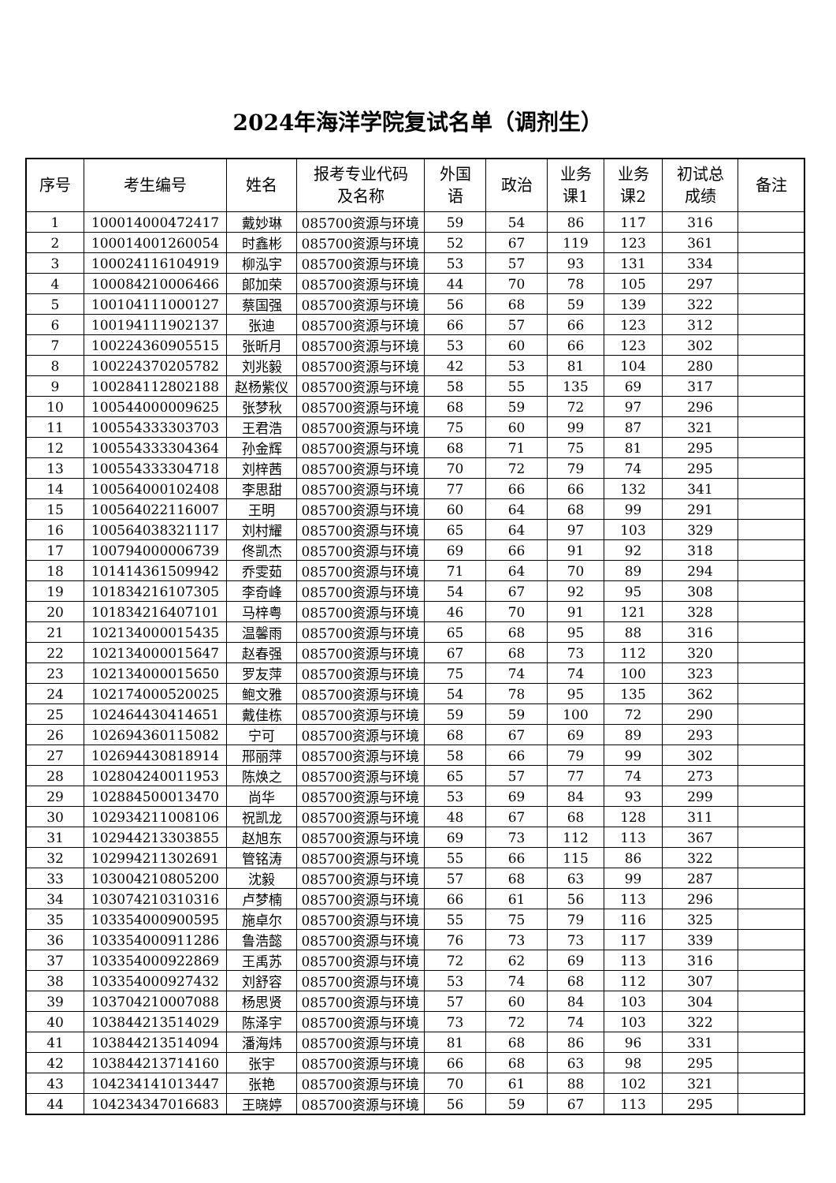2024年海洋学院复试名单（调剂生）
| 序号 | 考生编号 | 姓名 | 报考专业代码 及名称 | 外国 语 | 政治 | 业务 课1 | 业务 课2 | 初试总 成绩 | 备注 |
| --- | --- | --- | --- | --- | --- | --- | --- | --- | --- |
| 1 | 100014000472417 | 戴妙琳 | 085700资源与环境 | 59 | 54 | 86 | 117 | 316 | |
| 2 | 100014001260054 | 时鑫彬 | 085700资源与环境 | 52 | 67 | 119 | 123 | 361 | |
| 3 | 100024116104919 | 柳泓宇 | 085700资源与环境 | 53 | 57 | 93 | 131 | 334 | |
| 4 | 100084210006466 | 郎加荣 | 085700资源与环境 | 44 | 70 | 78 | 105 | 297 | |
| 5 | 100104111000127 | 蔡国强 | 085700资源与环境 | 56 | 68 | 59 | 139 | 322 | |
| 6 | 100194111902137 | 张迪 | 085700资源与环境 | 66 | 57 | 66 | 123 | 312 | |
| 7 | 100224360905515 | 张昕月 | 085700资源与环境 | 53 | 60 | 66 | 123 | 302 | |
| 8 | 100224370205782 | 刘兆毅 | 085700资源与环境 | 42 | 53 | 81 | 104 | 280 | |
| 9 | 100284112802188 | 赵杨紫仪 | 085700资源与环境 | 58 | 55 | 135 | 69 | 317 | |
| 10 | 100544000009625 | 张梦秋 | 085700资源与环境 | 68 | 59 | 72 | 97 | 296 | |
| 11 | 100554333303703 | 王君浩 | 085700资源与环境 | 75 | 60 | 99 | 87 | 321 | |
| 12 | 100554333304364 | 孙金辉 | 085700资源与环境 | 68 | 71 | 75 | 81 | 295 | |
| 13 | 100554333304718 | 刘梓茜 | 085700资源与环境 | 70 | 72 | 79 | 74 | 295 | |
| 14 | 100564000102408 | 李思甜 | 085700资源与环境 | 77 | 66 | 66 | 132 | 341 | |
| 15 | 100564022116007 | 王明 | 085700资源与环境 | 60 | 64 | 68 | 99 | 291 | |
| 16 | 100564038321117 | 刘村耀 | 085700资源与环境 | 65 | 64 | 97 | 103 | 329 | |
| 17 | 100794000006739 | 佟凯杰 | 085700资源与环境 | 69 | 66 | 91 | 92 | 318 | |
| 18 | 101414361509942 | 乔雯茹 | 085700资源与环境 | 71 | 64 | 70 | 89 | 294 | |
| 19 | 101834216107305 | 李奇峰 | 085700资源与环境 | 54 | 67 | 92 | 95 | 308 | |
| 20 | 101834216407101 | 马梓粤 | 085700资源与环境 | 46 | 70 | 91 | 121 | 328 | |
| 21 | 102134000015435 | 温馨雨 | 085700资源与环境 | 65 | 68 | 95 | 88 | 316 | |
| 22 | 102134000015647 | 赵春强 | 085700资源与环境 | 67 | 68 | 73 | 112 | 320 | |
| 23 | 102134000015650 | 罗友萍 | 085700资源与环境 | 75 | 74 | 74 | 100 | 323 | |
| 24 | 102174000520025 | 鲍文雅 | 085700资源与环境 | 54 | 78 | 95 | 135 | 362 | |
| 25 | 102464430414651 | 戴佳栋 | 085700资源与环境 | 59 | 59 | 100 | 72 | 290 | |
| 26 | 102694360115082 | 宁可 | 085700资源与环境 | 68 | 67 | 69 | 89 | 293 | |
| 27 | 102694430818914 | 邢丽萍 | 085700资源与环境 | 58 | 66 | 79 | 99 | 302 | |
| 28 | 102804240011953 | 陈焕之 | 085700资源与环境 | 65 | 57 | 77 | 74 | 273 | |
| 29 | 102884500013470 | 尚华 | 085700资源与环境 | 53 | 69 | 84 | 93 | 299 | |
| 30 | 102934211008106 | 祝凯龙 | 085700资源与环境 | 48 | 67 | 68 | 128 | 311 | |
| 31 | 102944213303855 | 赵旭东 | 085700资源与环境 | 69 | 73 | 112 | 113 | 367 | |
| 32 | 102994211302691 | 管铭涛 | 085700资源与环境 | 55 | 66 | 115 | 86 | 322 | |
| 33 | 103004210805200 | 沈毅 | 085700资源与环境 | 57 | 68 | 63 | 99 | 287 | |
| 34 | 103074210310316 | 卢梦楠 | 085700资源与环境 | 66 | 61 | 56 | 113 | 296 | |
| 35 | 103354000900595 | 施卓尔 | 085700资源与环境 | 55 | 75 | 79 | 116 | 325 | |
| 36 | 103354000911286 | 鲁浩懿 | 085700资源与环境 | 76 | 73 | 73 | 117 | 339 | |
| 37 | 103354000922869 | 王禹苏 | 085700资源与环境 | 72 | 62 | 69 | 113 | 316 | |
| 38 | 103354000927432 | 刘舒容 | 085700资源与环境 | 53 | 74 | 68 | 112 | 307 | |
| 39 | 103704210007088 | 杨思贤 | 085700资源与环境 | 57 | 60 | 84 | 103 | 304 | |
| 40 | 103844213514029 | 陈泽宇 | 085700资源与环境 | 73 | 72 | 74 | 103 | 322 | |
| 41 | 103844213514094 | 潘海炜 | 085700资源与环境 | 81 | 68 | 86 | 96 | 331 | |
| 42 | 103844213714160 | 张宇 | 085700资源与环境 | 66 | 68 | 63 | 98 | 295 | |
| 43 | 104234141013447 | 张艳 | 085700资源与环境 | 70 | 61 | 88 | 102 | 321 | |
| 44 | 104234347016683 | 王晓婷 | 085700资源与环境 | 56 | 59 | 67 | 113 | 295 | |